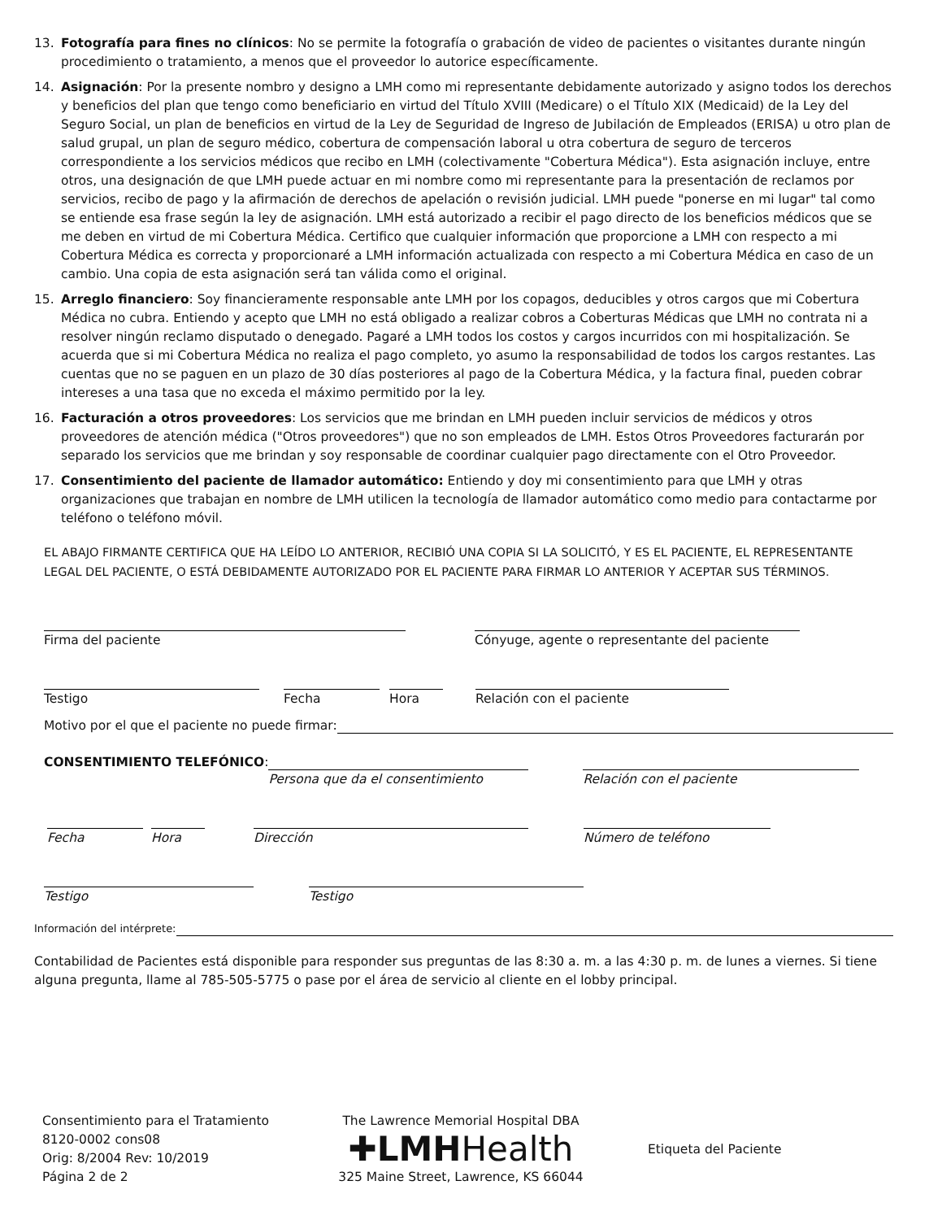13. Fotografía para fines no clínicos: No se permite la fotografía o grabación de video de pacientes o visitantes durante ningún procedimiento o tratamiento, a menos que el proveedor lo autorice específicamente.
14. Asignación: Por la presente nombro y designo a LMH como mi representante debidamente autorizado y asigno todos los derechos y beneficios del plan que tengo como beneficiario en virtud del Título XVIII (Medicare) o el Título XIX (Medicaid) de la Ley del Seguro Social, un plan de beneficios en virtud de la Ley de Seguridad de Ingreso de Jubilación de Empleados (ERISA) u otro plan de salud grupal, un plan de seguro médico, cobertura de compensación laboral u otra cobertura de seguro de terceros correspondiente a los servicios médicos que recibo en LMH (colectivamente "Cobertura Médica"). Esta asignación incluye, entre otros, una designación de que LMH puede actuar en mi nombre como mi representante para la presentación de reclamos por servicios, recibo de pago y la afirmación de derechos de apelación o revisión judicial. LMH puede "ponerse en mi lugar" tal como se entiende esa frase según la ley de asignación. LMH está autorizado a recibir el pago directo de los beneficios médicos que se me deben en virtud de mi Cobertura Médica. Certifico que cualquier información que proporcione a LMH con respecto a mi Cobertura Médica es correcta y proporcionaré a LMH información actualizada con respecto a mi Cobertura Médica en caso de un cambio. Una copia de esta asignación será tan válida como el original.
15. Arreglo financiero: Soy financieramente responsable ante LMH por los copagos, deducibles y otros cargos que mi Cobertura Médica no cubra. Entiendo y acepto que LMH no está obligado a realizar cobros a Coberturas Médicas que LMH no contrata ni a resolver ningún reclamo disputado o denegado. Pagaré a LMH todos los costos y cargos incurridos con mi hospitalización. Se acuerda que si mi Cobertura Médica no realiza el pago completo, yo asumo la responsabilidad de todos los cargos restantes. Las cuentas que no se paguen en un plazo de 30 días posteriores al pago de la Cobertura Médica, y la factura final, pueden cobrar intereses a una tasa que no exceda el máximo permitido por la ley.
16. Facturación a otros proveedores: Los servicios que me brindan en LMH pueden incluir servicios de médicos y otros proveedores de atención médica ("Otros proveedores") que no son empleados de LMH. Estos Otros Proveedores facturarán por separado los servicios que me brindan y soy responsable de coordinar cualquier pago directamente con el Otro Proveedor.
17. Consentimiento del paciente de llamador automático: Entiendo y doy mi consentimiento para que LMH y otras organizaciones que trabajan en nombre de LMH utilicen la tecnología de llamador automático como medio para contactarme por teléfono o teléfono móvil.
EL ABAJO FIRMANTE CERTIFICA QUE HA LEÍDO LO ANTERIOR, RECIBIÓ UNA COPIA SI LA SOLICITÓ, Y ES EL PACIENTE, EL REPRESENTANTE LEGAL DEL PACIENTE, O ESTÁ DEBIDAMENTE AUTORIZADO POR EL PACIENTE PARA FIRMAR LO ANTERIOR Y ACEPTAR SUS TÉRMINOS.
Firma del paciente Cónyuge, agente o representante del paciente
Testigo Fecha Hora Relación con el paciente
Motivo por el que el paciente no puede firmar:
CONSENTIMIENTO TELEFÓNICO:
Persona que da el consentimiento Relación con el paciente
Fecha Hora Dirección Número de teléfono
Testigo Testigo
Información del intérprete:
Contabilidad de Pacientes está disponible para responder sus preguntas de las 8:30 a. m. a las 4:30 p. m. de lunes a viernes. Si tiene alguna pregunta, llame al 785-505-5775 o pase por el área de servicio al cliente en el lobby principal.
Consentimiento para el Tratamiento
8120-0002 cons08
Orig: 8/2004 Rev: 10/2019
Página 2 de 2
The Lawrence Memorial Hospital DBA
✚LMHHealth
325 Maine Street, Lawrence, KS 66044
Etiqueta del Paciente